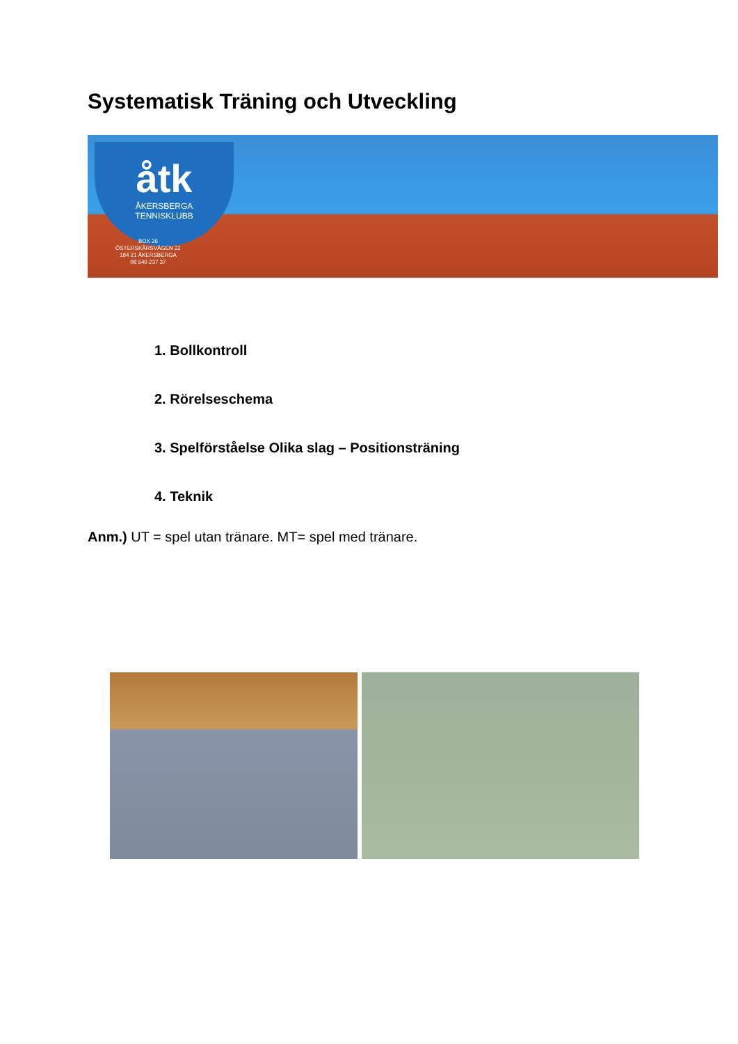Systematisk Träning och Utveckling
åtk
ÅKERSBERGA
TENNISKLUBB
BOX 26
ÖSTERSKÄRSVÄGEN 22
184 21 ÅKERSBERGA
08 540 237 37
1. Bollkontroll
2. Rörelseschema
3. Spelförståelse Olika slag – Positionsträning
4. Teknik
Anm.) UT = spel utan tränare. MT= spel med tränare.